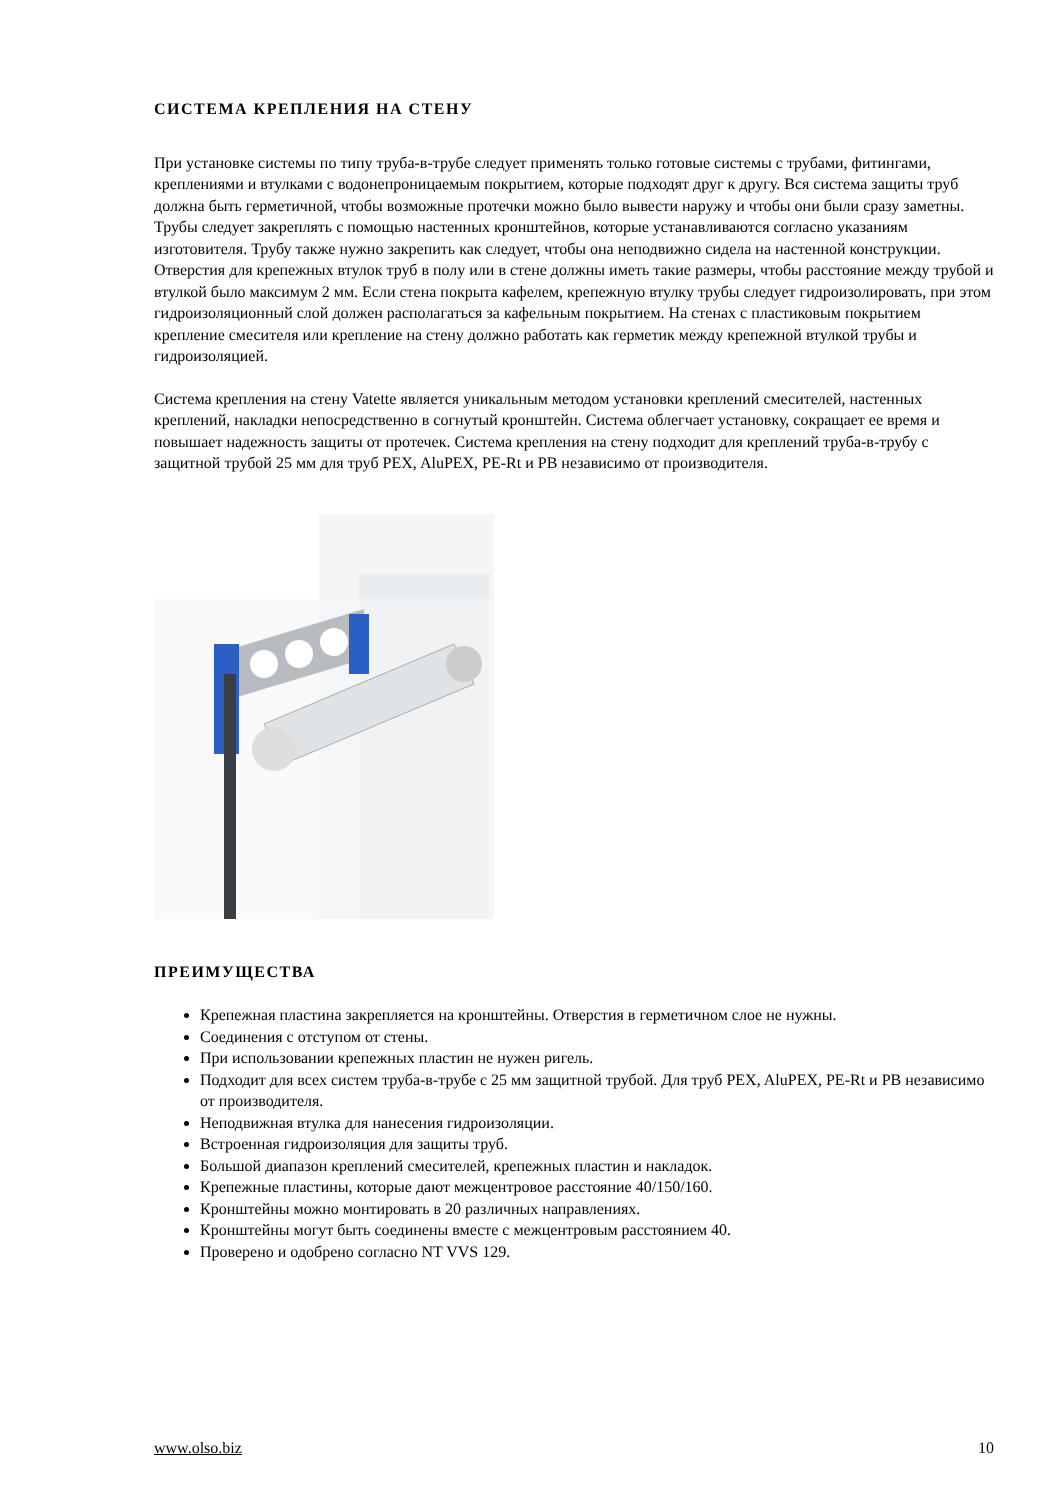СИСТЕМА КРЕПЛЕНИЯ НА СТЕНУ
При установке системы по типу труба-в-трубе следует применять только готовые системы с трубами, фитингами, креплениями и втулками с водонепроницаемым покрытием, которые подходят друг к другу. Вся система защиты труб должна быть герметичной, чтобы возможные протечки можно было вывести наружу и чтобы они были сразу заметны. Трубы следует закреплять с помощью настенных кронштейнов, которые устанавливаются согласно указаниям изготовителя. Трубу также нужно закрепить как следует, чтобы она неподвижно сидела на настенной конструкции. Отверстия для крепежных втулок труб в полу или в стене должны иметь такие размеры, чтобы расстояние между трубой и втулкой было максимум 2 мм. Если стена покрыта кафелем, крепежную втулку трубы следует гидроизолировать, при этом гидроизоляционный слой должен располагаться за кафельным покрытием. На стенах с пластиковым покрытием крепление смесителя или крепление на стену должно работать как герметик между крепежной втулкой трубы и гидроизоляцией.
Система крепления на стену Vatette является уникальным методом установки креплений смесителей, настенных креплений, накладки непосредственно в согнутый кронштейн. Система облегчает установку, сокращает ее время и повышает надежность защиты от протечек. Система крепления на стену подходит для креплений труба-в-трубу с защитной трубой 25 мм для труб PEX, AluPEX, PE-Rt и PB независимо от производителя.
ПРЕИМУЩЕСТВА
Крепежная пластина закрепляется на кронштейны. Отверстия в герметичном слое не нужны.
Соединения с отступом от стены.
При использовании крепежных пластин не нужен ригель.
Подходит для всех систем труба-в-трубе с 25 мм защитной трубой. Для труб PEX, AluPEX, PE-Rt и PB независимо от производителя.
Неподвижная втулка для нанесения гидроизоляции.
Встроенная гидроизоляция для защиты труб.
Большой диапазон креплений смесителей, крепежных пластин и накладок.
Крепежные пластины, которые дают межцентровое расстояние 40/150/160.
Кронштейны можно монтировать в 20 различных направлениях.
Кронштейны могут быть соединены вместе с межцентровым расстоянием 40.
Проверено и одобрено согласно NT VVS 129.
www.olso.biz 10